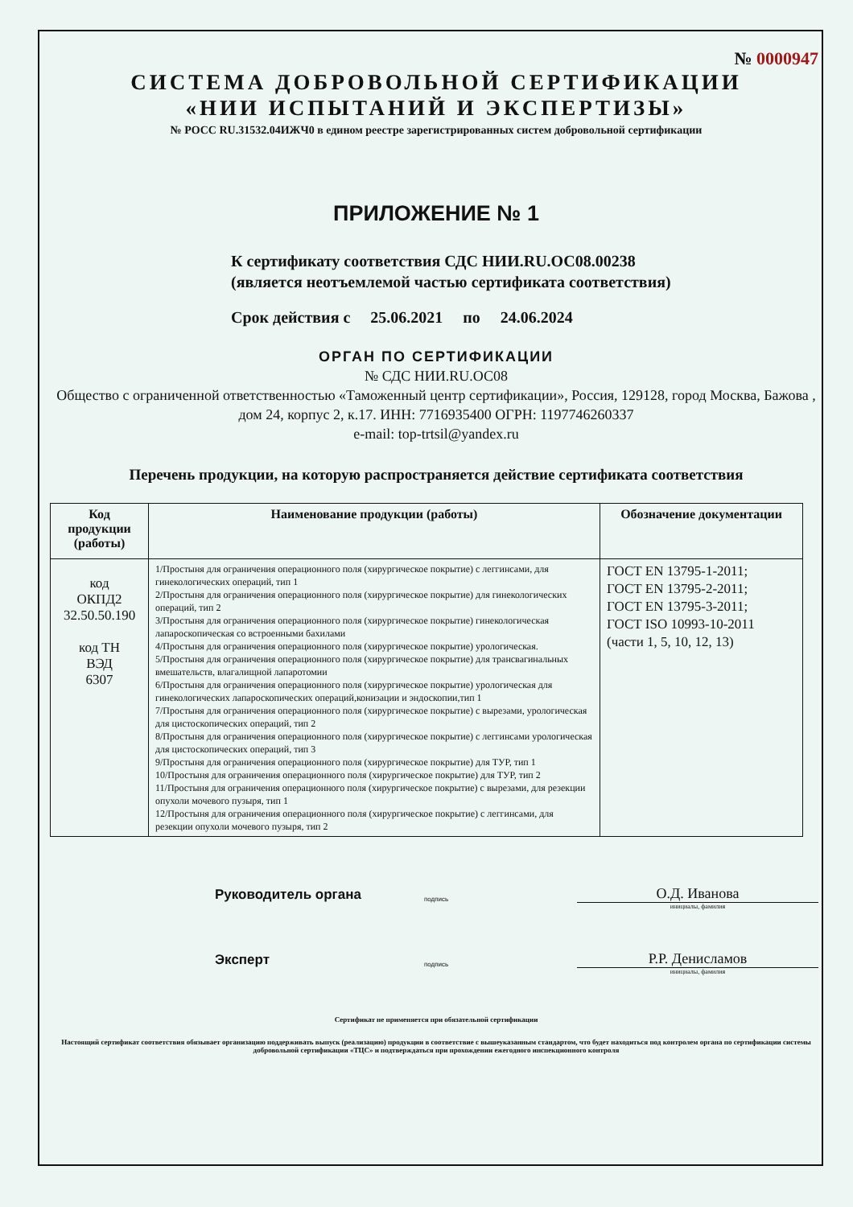№ 0000947
СИСТЕМА ДОБРОВОЛЬНОЙ СЕРТИФИКАЦИИ
«НИИ ИСПЫТАНИЙ И ЭКСПЕРТИЗЫ»
№ РОСС RU.31532.04ИЖЧ0 в едином реестре зарегистрированных систем добровольной сертификации
ПРИЛОЖЕНИЕ № 1
К сертификату соответствия СДС НИИ.RU.ОС08.00238
(является неотъемлемой частью сертификата соответствия)
Срок действия с 25.06.2021 по 24.06.2024
ОРГАН ПО СЕРТИФИКАЦИИ
№ СДС НИИ.RU.ОС08
Общество с ограниченной ответственностью «Таможенный центр сертификации», Россия, 129128, город Москва, Бажова , дом 24, корпус 2, к.17. ИНН: 7716935400 ОГРН: 1197746260337
e-mail: top-trtsil@yandex.ru
Перечень продукции, на которую распространяется действие сертификата соответствия
| Код продукции (работы) | Наименование продукции (работы) | Обозначение документации |
| --- | --- | --- |
| код ОКПД2 32.50.50.190 код ТН ВЭД 6307 | 1/Простыня для ограничения операционного поля (хирургическое покрытие) с леггинсами, для гинекологических операций, тип 1 2/Простыня для ограничения операционного поля (хирургическое покрытие) для гинекологических операций, тип 2 3/Простыня для ограничения операционного поля (хирургическое покрытие) гинекологическая лапароскопическая со встроенными бахилами 4/Простыня для ограничения операционного поля (хирургическое покрытие) урологическая. 5/Простыня для ограничения операционного поля (хирургическое покрытие) для трансвагинальных вмешательств, влагалищной лапаротомии 6/Простыня для ограничения операционного поля (хирургическое покрытие) урологическая для гинекологических лапароскопических операций,конизации и эндоскопии,тип 1 7/Простыня для ограничения операционного поля (хирургическое покрытие) с вырезами, урологическая для цистоскопических операций, тип 2 8/Простыня для ограничения операционного поля (хирургическое покрытие) с леггинсами урологическая для цистоскопических операций, тип 3 9/Простыня для ограничения операционного поля (хирургическое покрытие) для ТУР, тип 1 10/Простыня для ограничения операционного поля (хирургическое покрытие) для ТУР, тип 2 11/Простыня для ограничения операционного поля (хирургическое покрытие) с вырезами, для резекции опухоли мочевого пузыря, тип 1 12/Простыня для ограничения операционного поля (хирургическое покрытие) с леггинсами, для резекции опухоли мочевого пузыря, тип 2 | ГОСТ EN 13795-1-2011; ГОСТ EN 13795-2-2011; ГОСТ EN 13795-3-2011; ГОСТ ISO 10993-10-2011 (части 1, 5, 10, 12, 13) |
Руководитель органа
подпись
О.Д. Иванова
инициалы, фамилия
Эксперт
подпись
Р.Р. Денисламов
инициалы, фамилия
Сертификат не применяется при обязательной сертификации
Настоящий сертификат соответствия обязывает организацию поддерживать выпуск (реализацию) продукции в соответствие с вышеуказанным стандартом, что будет находиться под контролем органа по сертификации системы добровольной сертификации «ТЦС» и подтверждаться при прохождении ежегодного инспекционного контроля